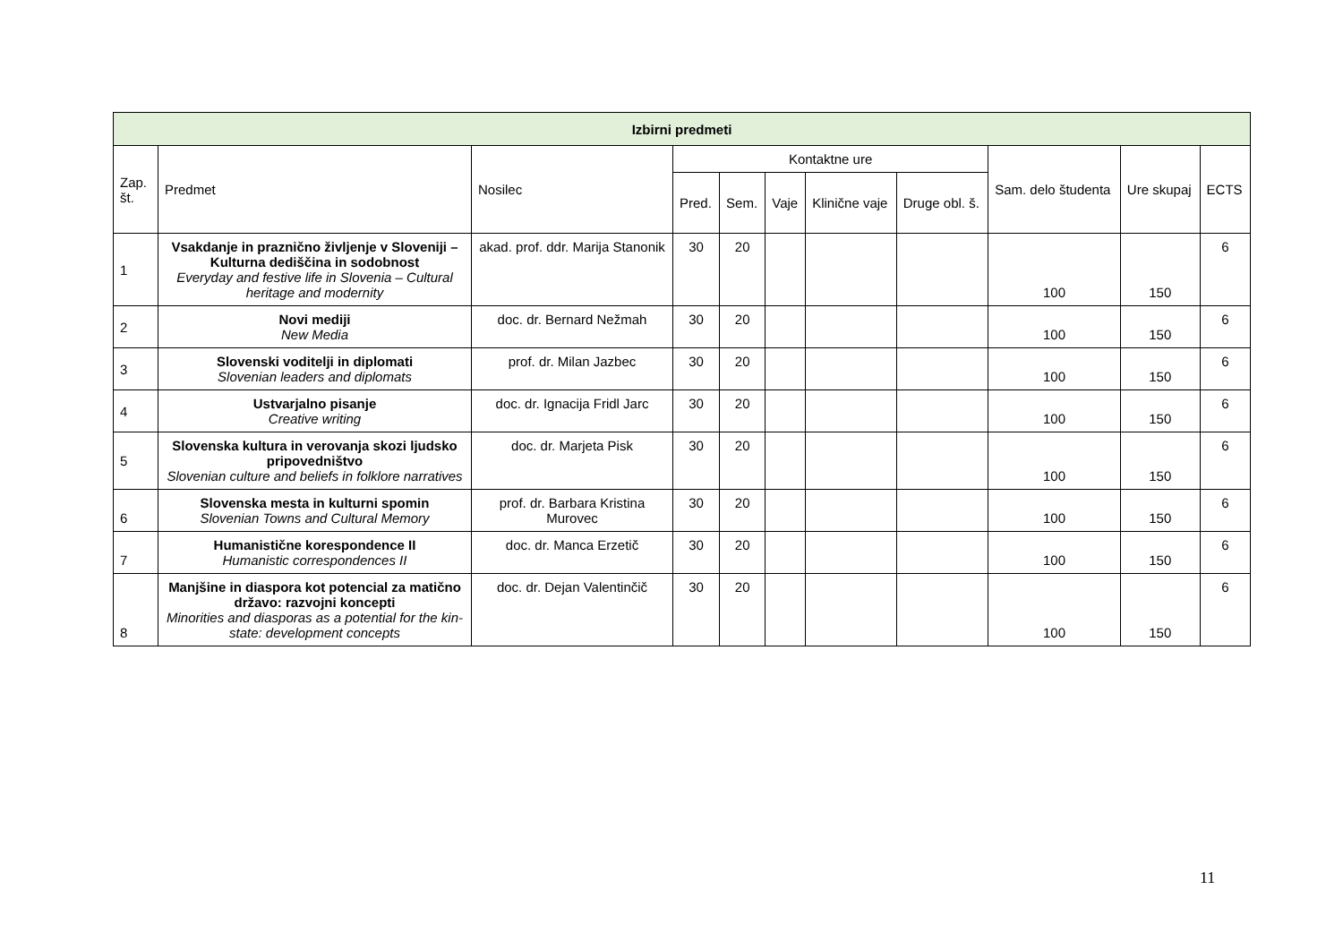| Izbirni predmeti | | | | | | | | | | |
| --- | --- | --- | --- | --- | --- | --- | --- | --- | --- | --- |
| Zap. št. | Predmet | Nosilec | Kontaktne ure | | | | | Sam. delo študenta | Ure skupaj | ECTS |
| | | | Pred. | Sem. | Vaje | Klinične vaje | Druge obl. š. | | | |
| 1 | Vsakdanje in praznično življenje v Sloveniji – Kulturna dediščina in sodobnost Everyday and festive life in Slovenia – Cultural heritage and modernity | akad. prof. ddr. Marija Stanonik | 30 | 20 | | | | 100 | 150 | 6 |
| 2 | Novi mediji New Media | doc. dr. Bernard Nežmah | 30 | 20 | | | | 100 | 150 | 6 |
| 3 | Slovenski voditelji in diplomati Slovenian leaders and diplomats | prof. dr. Milan Jazbec | 30 | 20 | | | | 100 | 150 | 6 |
| 4 | Ustvarjalno pisanje Creative writing | doc. dr. Ignacija Fridl Jarc | 30 | 20 | | | | 100 | 150 | 6 |
| 5 | Slovenska kultura in verovanja skozi ljudsko pripovedništvo Slovenian culture and beliefs in folklore narratives | doc. dr. Marjeta Pisk | 30 | 20 | | | | 100 | 150 | 6 |
| 6 | Slovenska mesta in kulturni spomin Slovenian Towns and Cultural Memory | prof. dr. Barbara Kristina Murovec | 30 | 20 | | | | 100 | 150 | 6 |
| 7 | Humanistične korespondence II Humanistic correspondences II | doc. dr. Manca Erzetič | 30 | 20 | | | | 100 | 150 | 6 |
| 8 | Manjšine in diaspora kot potencial za matično državo: razvojni koncepti Minorities and diasporas as a potential for the kin-state: development concepts | doc. dr. Dejan Valentinčič | 30 | 20 | | | | 100 | 150 | 6 |
11